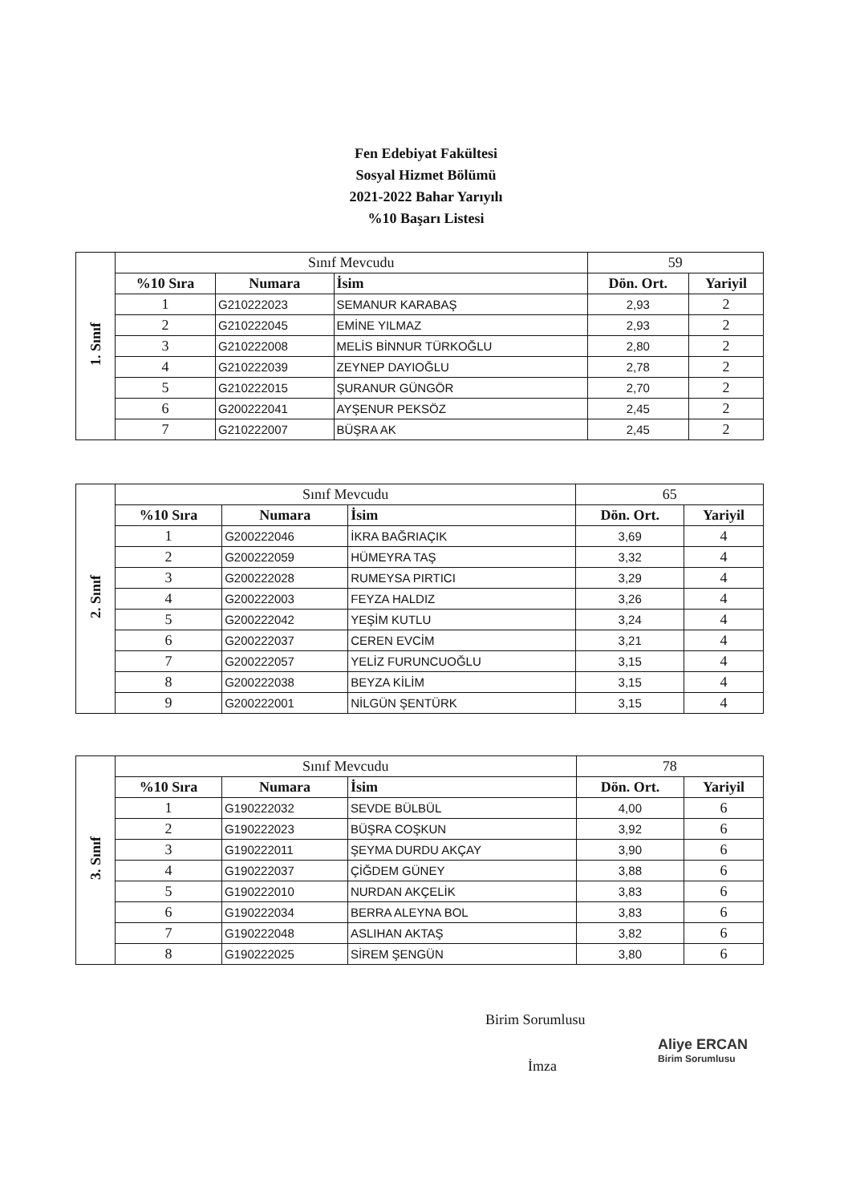Fen Edebiyat Fakültesi
Sosyal Hizmet Bölümü
2021-2022 Bahar Yarıyılı
%10 Başarı Listesi
| 1. Sınıf | Sınıf Mevcudu | | | 59 | |
| | %10 Sıra | Numara | İsim | Dön. Ort. | Yariyil |
| | 1 | G210222023 | SEMANUR KARABAŞ | 2,93 | 2 |
| | 2 | G210222045 | EMİNE YILMAZ | 2,93 | 2 |
| | 3 | G210222008 | MELİS BİNNUR TÜRKOĞLU | 2,80 | 2 |
| | 4 | G210222039 | ZEYNEP DAYIOĞLU | 2,78 | 2 |
| | 5 | G210222015 | ŞURANUR GÜNGÖR | 2,70 | 2 |
| | 6 | G200222041 | AYŞENUR PEKSÖZ | 2,45 | 2 |
| | 7 | G210222007 | BÜŞRA AK | 2,45 | 2 |
| 2. Sınıf | Sınıf Mevcudu | | | 65 | |
| | %10 Sıra | Numara | İsim | Dön. Ort. | Yariyil |
| | 1 | G200222046 | İKRA BAĞRIAÇIK | 3,69 | 4 |
| | 2 | G200222059 | HÜMEYRA TAŞ | 3,32 | 4 |
| | 3 | G200222028 | RUMEYSA PIRTICI | 3,29 | 4 |
| | 4 | G200222003 | FEYZA HALDIZ | 3,26 | 4 |
| | 5 | G200222042 | YEŞİM KUTLU | 3,24 | 4 |
| | 6 | G200222037 | CEREN EVCİM | 3,21 | 4 |
| | 7 | G200222057 | YELİZ FURUNCUOĞLU | 3,15 | 4 |
| | 8 | G200222038 | BEYZA KİLİM | 3,15 | 4 |
| | 9 | G200222001 | NİLGÜN ŞENTÜRK | 3,15 | 4 |
| 3. Sınıf | Sınıf Mevcudu | | | 78 | |
| | %10 Sıra | Numara | İsim | Dön. Ort. | Yariyil |
| | 1 | G190222032 | SEVDE BÜLBÜL | 4,00 | 6 |
| | 2 | G190222023 | BÜŞRA COŞKUN | 3,92 | 6 |
| | 3 | G190222011 | ŞEYMA DURDU AKÇAY | 3,90 | 6 |
| | 4 | G190222037 | ÇİĞDEM GÜNEY | 3,88 | 6 |
| | 5 | G190222010 | NURDAN AKÇELİK | 3,83 | 6 |
| | 6 | G190222034 | BERRA ALEYNA BOL | 3,83 | 6 |
| | 7 | G190222048 | ASLIHAN AKTAŞ | 3,82 | 6 |
| | 8 | G190222025 | SİREM ŞENGÜN | 3,80 | 6 |
Birim Sorumlusu
Aliye ERCAN
Birim Sorumlusu
İmza